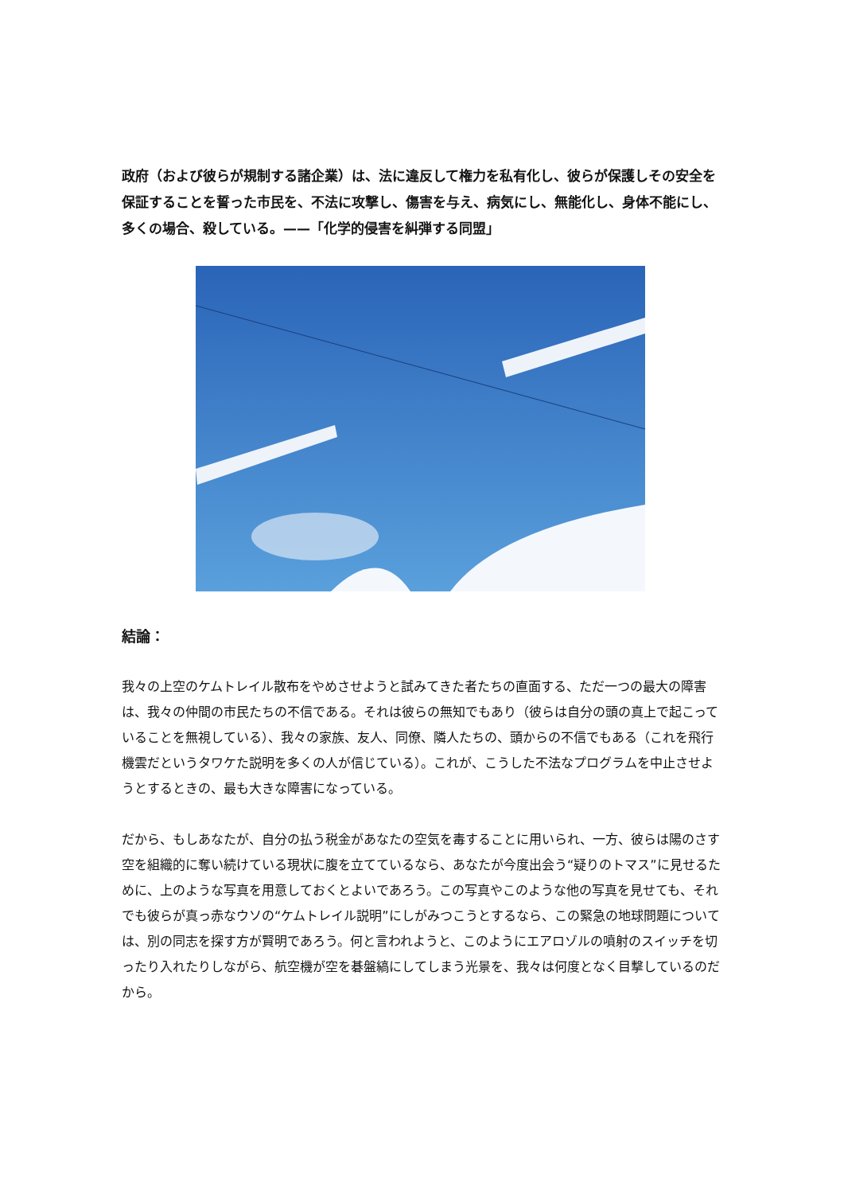政府（および彼らが規制する諸企業）は、法に違反して権力を私有化し、彼らが保護しその安全を保証することを誓った市民を、不法に攻撃し、傷害を与え、病気にし、無能化し、身体不能にし、多くの場合、殺している。——「化学的侵害を糾弾する同盟」
結論：
我々の上空のケムトレイル散布をやめさせようと試みてきた者たちの直面する、ただ一つの最大の障害は、我々の仲間の市民たちの不信である。それは彼らの無知でもあり（彼らは自分の頭の真上で起こっていることを無視している）、我々の家族、友人、同僚、隣人たちの、頭からの不信でもある（これを飛行機雲だというタワケた説明を多くの人が信じている）。これが、こうした不法なプログラムを中止させようとするときの、最も大きな障害になっている。
だから、もしあなたが、自分の払う税金があなたの空気を毒することに用いられ、一方、彼らは陽のさす空を組織的に奪い続けている現状に腹を立てているなら、あなたが今度出会う“疑りのトマス”に見せるために、上のような写真を用意しておくとよいであろう。この写真やこのような他の写真を見せても、それでも彼らが真っ赤なウソの“ケムトレイル説明”にしがみつこうとするなら、この緊急の地球問題については、別の同志を探す方が賢明であろう。何と言われようと、このようにエアロゾルの噴射のスイッチを切ったり入れたりしながら、航空機が空を碁盤縞にしてしまう光景を、我々は何度となく目撃しているのだから。